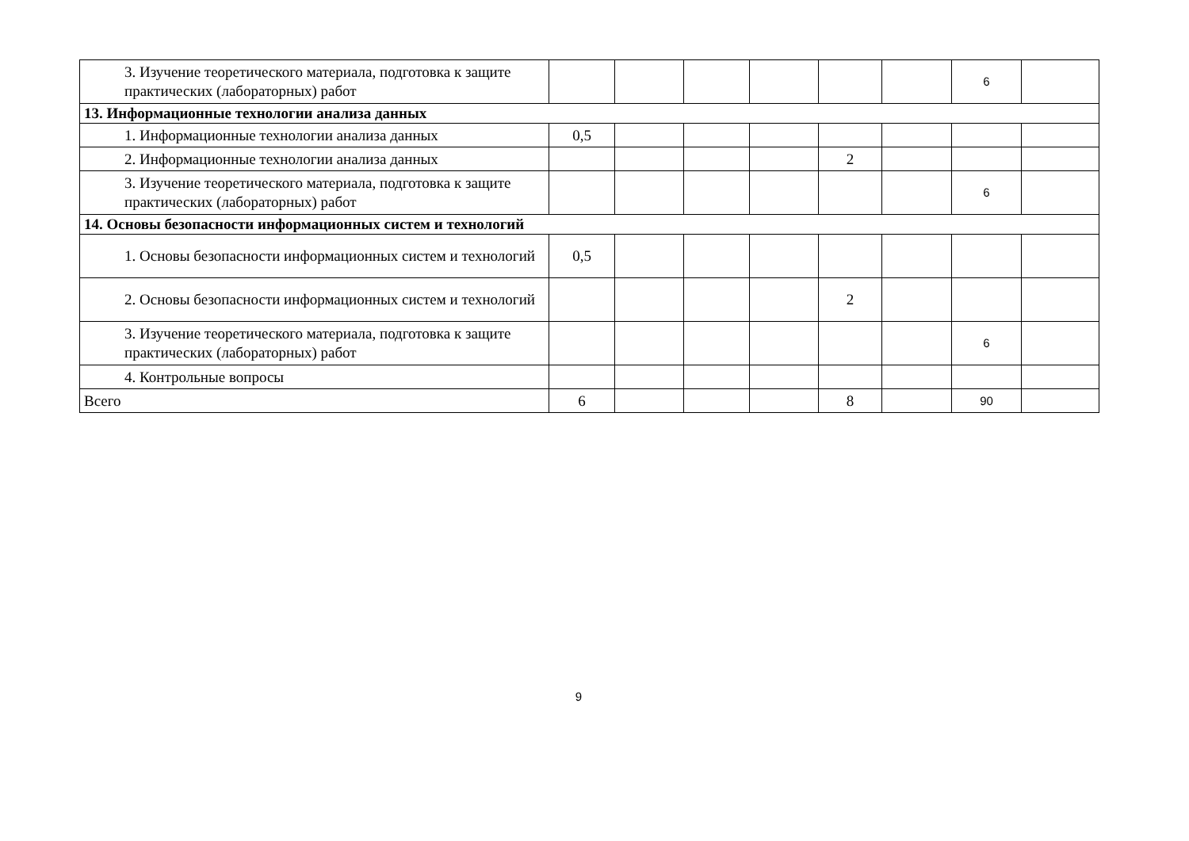| 3. Изучение теоретического материала, подготовка к защите практических (лабораторных) работ | | | | | | | 6 | |
| 13. Информационные технологии анализа данных | | | | | | | | |
| 1. Информационные технологии анализа данных | 0,5 | | | | | | | |
| 2. Информационные технологии анализа данных | | | | | 2 | | | |
| 3. Изучение теоретического материала, подготовка к защите практических (лабораторных) работ | | | | | | | 6 | |
| 14. Основы безопасности информационных систем и технологий | | | | | | | | |
| 1. Основы безопасности информационных систем и технологий | 0,5 | | | | | | | |
| 2. Основы безопасности информационных систем и технологий | | | | | 2 | | | |
| 3. Изучение теоретического материала, подготовка к защите практических (лабораторных) работ | | | | | | | 6 | |
| 4. Контрольные вопросы | | | | | | | | |
| Всего | 6 | | | | 8 | | 90 | |
9